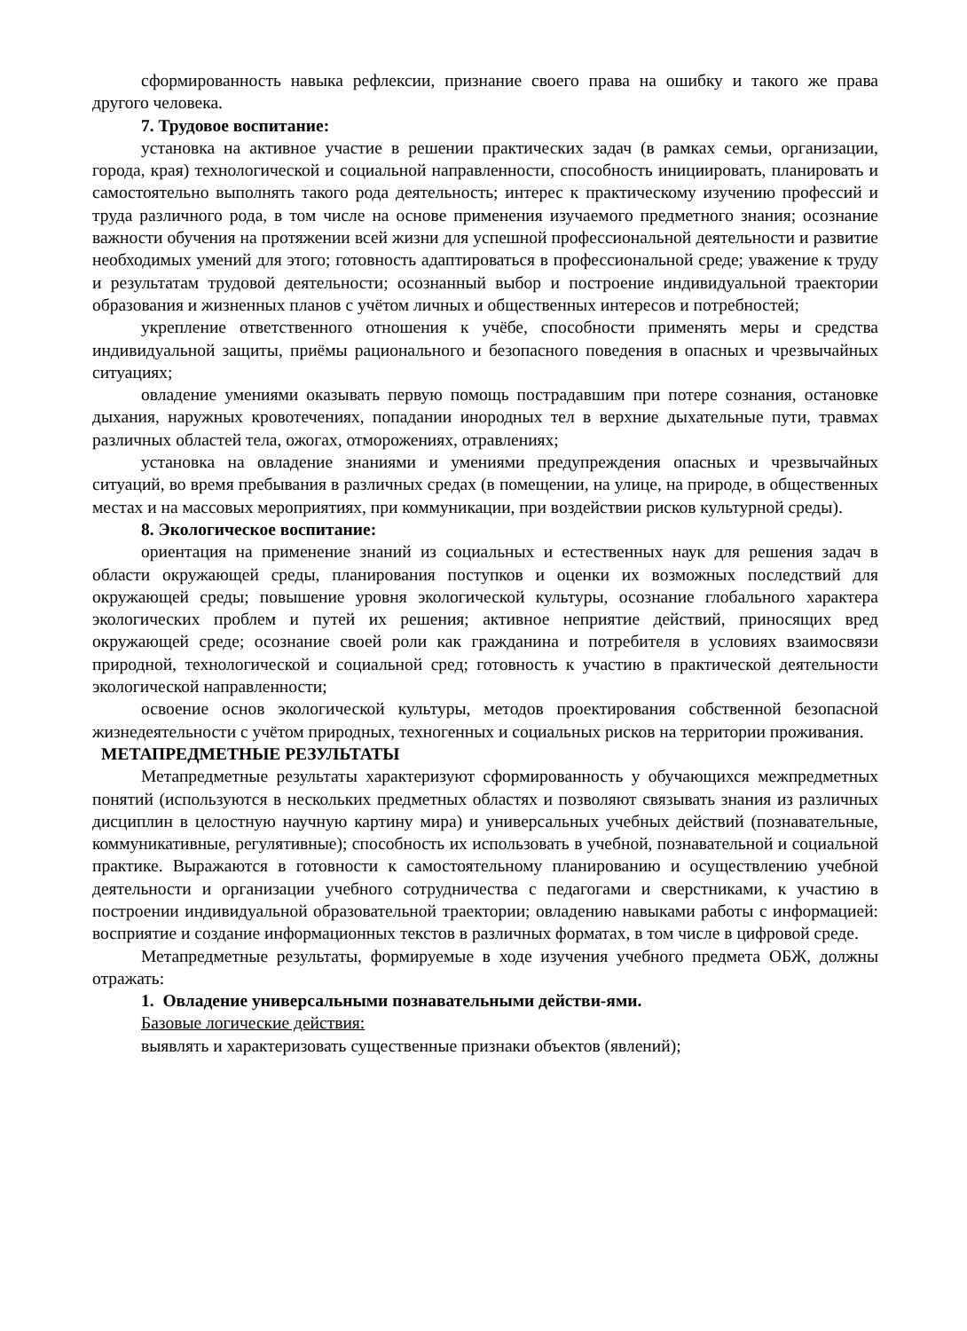сформированность навыка рефлексии, признание своего права на ошибку и такого же права другого человека.
7. Трудовое воспитание:
установка на активное участие в решении практических задач (в рамках семьи, организации, города, края) технологической и социальной направленности, способность инициировать, планировать и самостоятельно выполнять такого рода деятельность; интерес к практическому изучению профессий и труда различного рода, в том числе на основе применения изучаемого предметного знания; осознание важности обучения на протяжении всей жизни для успешной профессиональной деятельности и развитие необходимых умений для этого; готовность адаптироваться в профессиональной среде; уважение к труду и результатам трудовой деятельности; осознанный выбор и построение индивидуальной траектории образования и жизненных планов с учётом личных и общественных интересов и потребностей;
укрепление ответственного отношения к учёбе, способности применять меры и средства индивидуальной защиты, приёмы рационального и безопасного поведения в опасных и чрезвычайных ситуациях;
овладение умениями оказывать первую помощь пострадавшим при потере сознания, остановке дыхания, наружных кровотечениях, попадании инородных тел в верхние дыхательные пути, травмах различных областей тела, ожогах, отморожениях, отравлениях;
установка на овладение знаниями и умениями предупреждения опасных и чрезвычайных ситуаций, во время пребывания в различных средах (в помещении, на улице, на природе, в общественных местах и на массовых мероприятиях, при коммуникации, при воздействии рисков культурной среды).
8. Экологическое воспитание:
ориентация на применение знаний из социальных и естественных наук для решения задач в области окружающей среды, планирования поступков и оценки их возможных последствий для окружающей среды; повышение уровня экологической культуры, осознание глобального характера экологических проблем и путей их решения; активное неприятие действий, приносящих вред окружающей среде; осознание своей роли как гражданина и потребителя в условиях взаимосвязи природной, технологической и социальной сред; готовность к участию в практической деятельности экологической направленности;
освоение основ экологической культуры, методов проектирования собственной безопасной жизнедеятельности с учётом природных, техногенных и социальных рисков на территории проживания.
МЕТАПРЕДМЕТНЫЕ РЕЗУЛЬТАТЫ
Метапредметные результаты характеризуют сформированность у обучающихся межпредметных понятий (используются в нескольких предметных областях и позволяют связывать знания из различных дисциплин в целостную научную картину мира) и универсальных учебных действий (познавательные, коммуникативные, регулятивные); способность их использовать в учебной, познавательной и социальной практике. Выражаются в готовности к самостоятельному планированию и осуществлению учебной деятельности и организации учебного сотрудничества с педагогами и сверстниками, к участию в построении индивидуальной образовательной траектории; овладению навыками работы с информацией: восприятие и создание информационных текстов в различных форматах, в том числе в цифровой среде.
Метапредметные результаты, формируемые в ходе изучения учебного предмета ОБЖ, должны отражать:
1. Овладение универсальными познавательными действи-ями.
Базовые логические действия:
выявлять и характеризовать существенные признаки объектов (явлений);